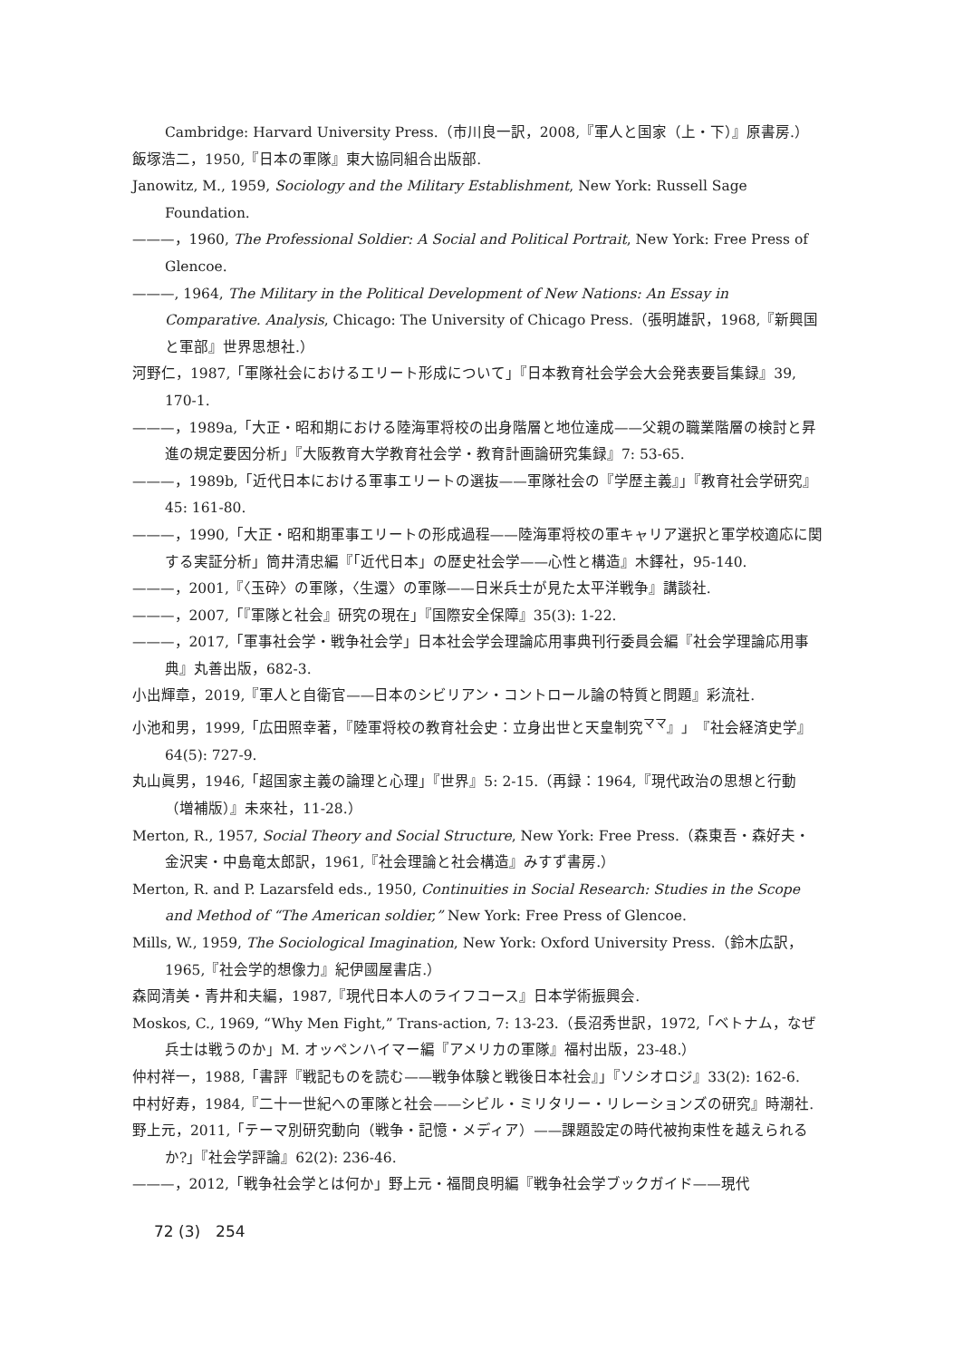Cambridge: Harvard University Press.（市川良一訳，2008,『軍人と国家（上・下）』原書房.）
飯塚浩二，1950,『日本の軍隊』東大協同組合出版部.
Janowitz, M., 1959, Sociology and the Military Establishment, New York: Russell Sage Foundation.
———，1960, The Professional Soldier: A Social and Political Portrait, New York: Free Press of Glencoe.
———, 1964, The Military in the Political Development of New Nations: An Essay in Comparative. Analysis, Chicago: The University of Chicago Press.（張明雄訳，1968,『新興国と軍部』世界思想社.）
河野仁，1987,「軍隊社会におけるエリート形成について」『日本教育社会学会大会発表要旨集録』39, 170-1.
———，1989a,「大正・昭和期における陸海軍将校の出身階層と地位達成——父親の職業階層の検討と昇進の規定要因分析」『大阪教育大学教育社会学・教育計画論研究集録』7: 53-65.
———，1989b,「近代日本における軍事エリートの選抜——軍隊社会の『学歴主義』」『教育社会学研究』45: 161-80.
———，1990,「大正・昭和期軍事エリートの形成過程——陸海軍将校の軍キャリア選択と軍学校適応に関する実証分析」筒井清忠編『「近代日本」の歴史社会学——心性と構造』木鐸社，95-140.
———，2001,『〈玉砕〉の軍隊，〈生還〉の軍隊——日米兵士が見た太平洋戦争』講談社.
———，2007,「『軍隊と社会』研究の現在」『国際安全保障』35(3): 1-22.
———，2017,「軍事社会学・戦争社会学」日本社会学会理論応用事典刊行委員会編『社会学理論応用事典』丸善出版，682-3.
小出輝章，2019,『軍人と自衛官——日本のシビリアン・コントロール論の特質と問題』彩流社.
小池和男，1999,「広田照幸著，『陸軍将校の教育社会史：立身出世と天皇制究<sup>ママ</sup>』」『社会経済史学』64(5): 727-9.
丸山眞男，1946,「超国家主義の論理と心理」『世界』5: 2-15.（再録：1964,『現代政治の思想と行動（増補版）』未來社，11-28.）
Merton, R., 1957, Social Theory and Social Structure, New York: Free Press.（森東吾・森好夫・金沢実・中島竜太郎訳，1961,『社会理論と社会構造』みすず書房.）
Merton, R. and P. Lazarsfeld eds., 1950, Continuities in Social Research: Studies in the Scope and Method of “The American soldier,” New York: Free Press of Glencoe.
Mills, W., 1959, The Sociological Imagination, New York: Oxford University Press.（鈴木広訳，1965,『社会学的想像力』紀伊國屋書店.）
森岡清美・青井和夫編，1987,『現代日本人のライフコース』日本学術振興会.
Moskos, C., 1969, “Why Men Fight,” Trans-action, 7: 13-23.（長沼秀世訳，1972,「ベトナム，なぜ兵士は戦うのか」M. オッペンハイマー編『アメリカの軍隊』福村出版，23-48.）
仲村祥一，1988,「書評『戦記ものを読む——戦争体験と戦後日本社会』」『ソシオロジ』33(2): 162-6.
中村好寿，1984,『二十一世紀への軍隊と社会——シビル・ミリタリー・リレーションズの研究』時潮社.
野上元，2011,「テーマ別研究動向（戦争・記憶・メディア）——課題設定の時代被拘束性を越えられるか?」『社会学評論』62(2): 236-46.
———，2012,「戦争社会学とは何か」野上元・福間良明編『戦争社会学ブックガイド——現代
72 (3)　254